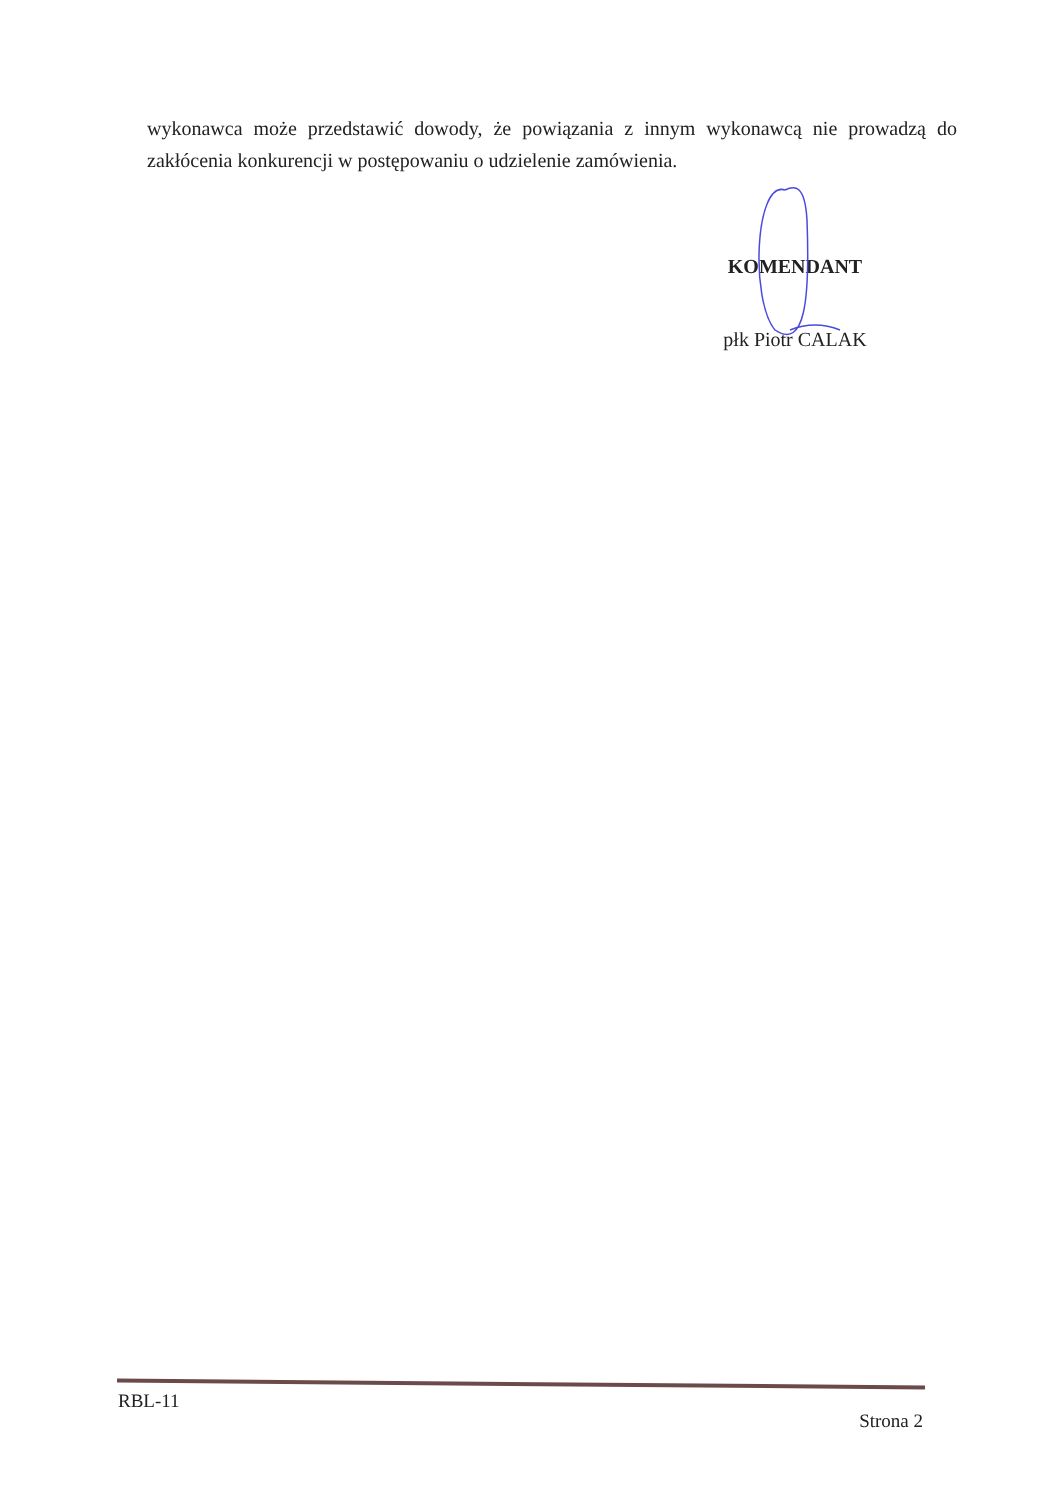wykonawca może przedstawić dowody, że powiązania z innym wykonawcą nie prowadzą do zakłócenia konkurencji w postępowaniu o udzielenie zamówienia.
KOMENDANT
płk Piotr CALAK
RBL-11 Strona 2